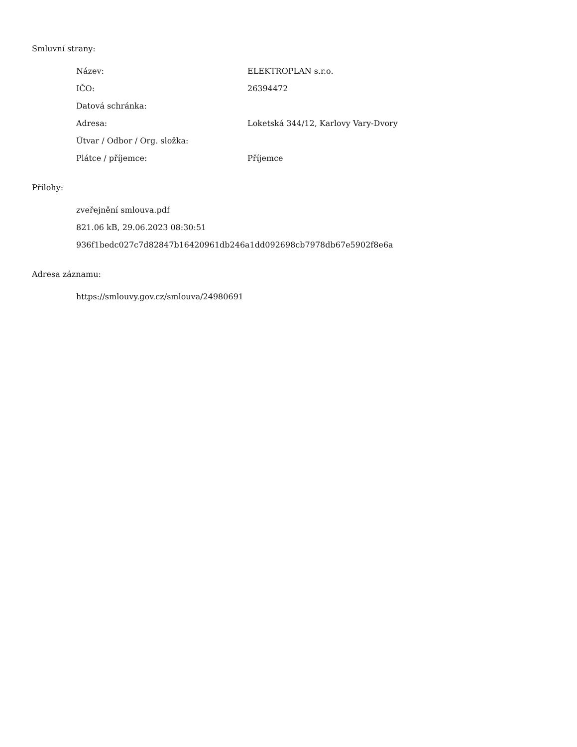Smluvní strany:
| Název: | ELEKTROPLAN s.r.o. |
| IČO: | 26394472 |
| Datová schránka: | |
| Adresa: | Loketská 344/12, Karlovy Vary-Dvory |
| Útvar / Odbor / Org. složka: | |
| Plátce / příjemce: | Příjemce |
Přílohy:
zveřejnění smlouva.pdf
821.06 kB, 29.06.2023 08:30:51
936f1bedc027c7d82847b16420961db246a1dd092698cb7978db67e5902f8e6a
Adresa záznamu:
https://smlouvy.gov.cz/smlouva/24980691